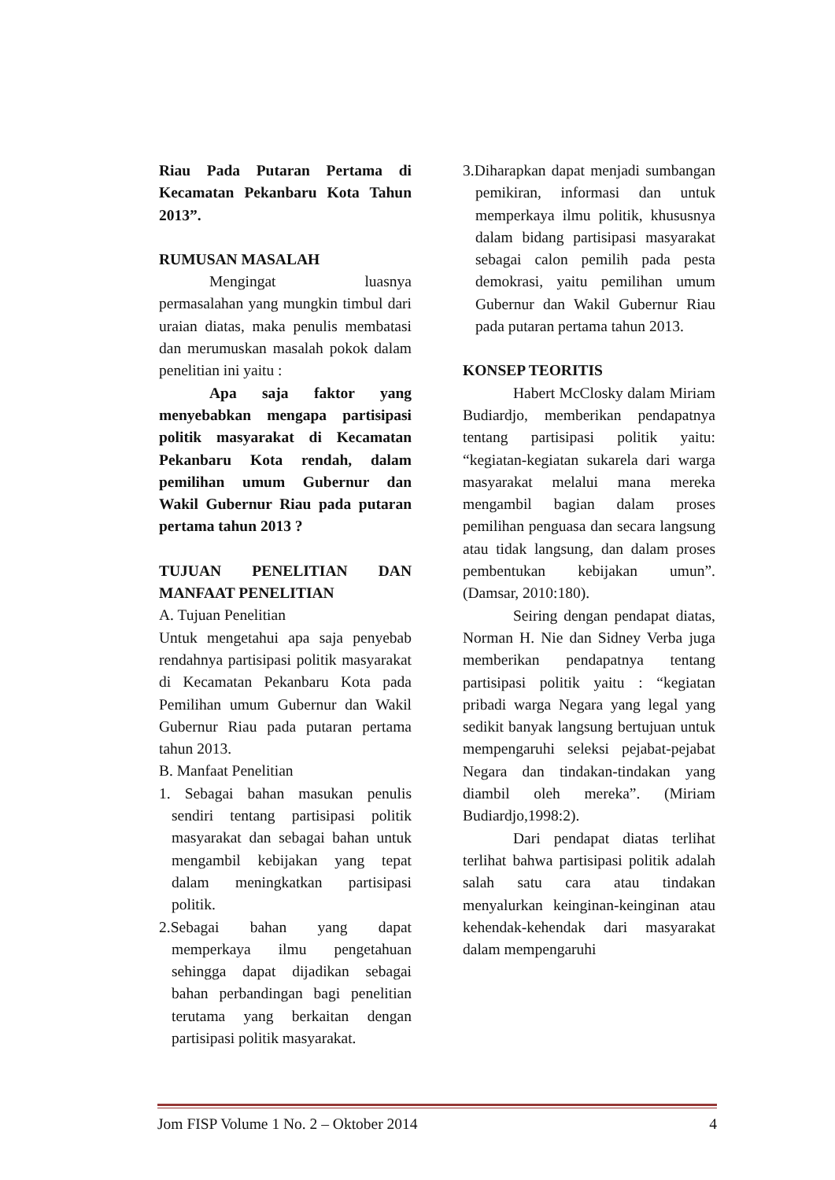Riau Pada Putaran Pertama di Kecamatan Pekanbaru Kota Tahun 2013”.
RUMUSAN MASALAH
Mengingat luasnya permasalahan yang mungkin timbul dari uraian diatas, maka penulis membatasi dan merumuskan masalah pokok dalam penelitian ini yaitu :
Apa saja faktor yang menyebabkan mengapa partisipasi politik masyarakat di Kecamatan Pekanbaru Kota rendah, dalam pemilihan umum Gubernur dan Wakil Gubernur Riau pada putaran pertama tahun 2013 ?
TUJUAN PENELITIAN DAN MANFAAT PENELITIAN
A. Tujuan Penelitian
Untuk mengetahui apa saja penyebab rendahnya partisipasi politik masyarakat di Kecamatan Pekanbaru Kota pada Pemilihan umum Gubernur dan Wakil Gubernur Riau pada putaran pertama tahun 2013.
B. Manfaat Penelitian
1. Sebagai bahan masukan penulis sendiri tentang partisipasi politik masyarakat dan sebagai bahan untuk mengambil kebijakan yang tepat dalam meningkatkan partisipasi politik.
2.Sebagai bahan yang dapat memperkaya ilmu pengetahuan sehingga dapat dijadikan sebagai bahan perbandingan bagi penelitian terutama yang berkaitan dengan partisipasi politik masyarakat.
3.Diharapkan dapat menjadi sumbangan pemikiran, informasi dan untuk memperkaya ilmu politik, khususnya dalam bidang partisipasi masyarakat sebagai calon pemilih pada pesta demokrasi, yaitu pemilihan umum Gubernur dan Wakil Gubernur Riau pada putaran pertama tahun 2013.
KONSEP TEORITIS
Habert McClosky dalam Miriam Budiardjo, memberikan pendapatnya tentang partisipasi politik yaitu: “kegiatan-kegiatan sukarela dari warga masyarakat melalui mana mereka mengambil bagian dalam proses pemilihan penguasa dan secara langsung atau tidak langsung, dan dalam proses pembentukan kebijakan umun”. (Damsar, 2010:180).
Seiring dengan pendapat diatas, Norman H. Nie dan Sidney Verba juga memberikan pendapatnya tentang partisipasi politik yaitu : “kegiatan pribadi warga Negara yang legal yang sedikit banyak langsung bertujuan untuk mempengaruhi seleksi pejabat-pejabat Negara dan tindakan-tindakan yang diambil oleh mereka”. (Miriam Budiardjo,1998:2).
Dari pendapat diatas terlihat terlihat bahwa partisipasi politik adalah salah satu cara atau tindakan menyalurkan keinginan-keinginan atau kehendak-kehendak dari masyarakat dalam mempengaruhi
Jom FISP Volume 1 No. 2 – Oktober 2014 4